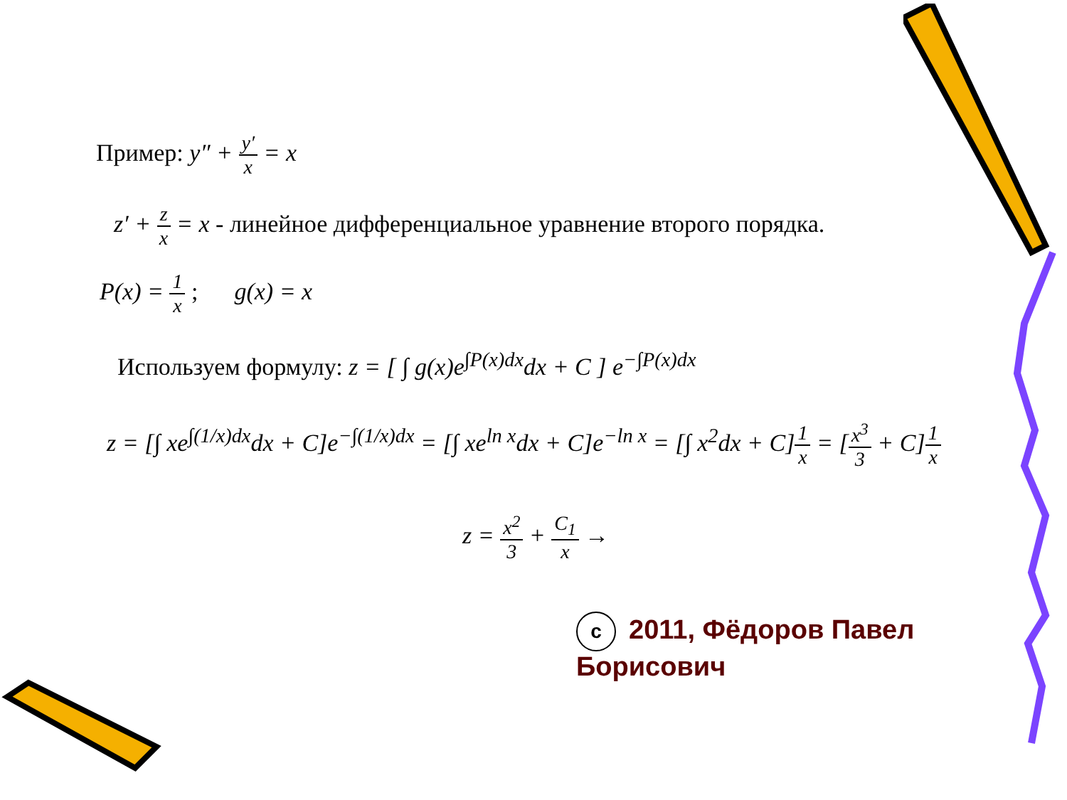Пример: y″ + y′ x = x
z′ + z x = x - линейное дифференциальное уравнение второго порядка.
P(x) = 1 x ; g(x) = x
Используем формулу: z = [ ∫ g(x)e<sup>∫P(x)dx</sup>dx + C ] e<sup>−∫P(x)dx</sup>
z = [∫ xe<sup>∫(1/x)dx</sup>dx + C]e<sup>−∫(1/x)dx</sup> = [∫ xe<sup>ln x</sup>dx + C]e<sup>−ln x</sup> = [∫ x<sup>2</sup>dx + C]1 x = [x<sup>3</sup> 3 + C]1 x
z = x<sup>2</sup> 3 + C<sub>1</sub> x →
c 2011, Фёдоров Павел Борисович